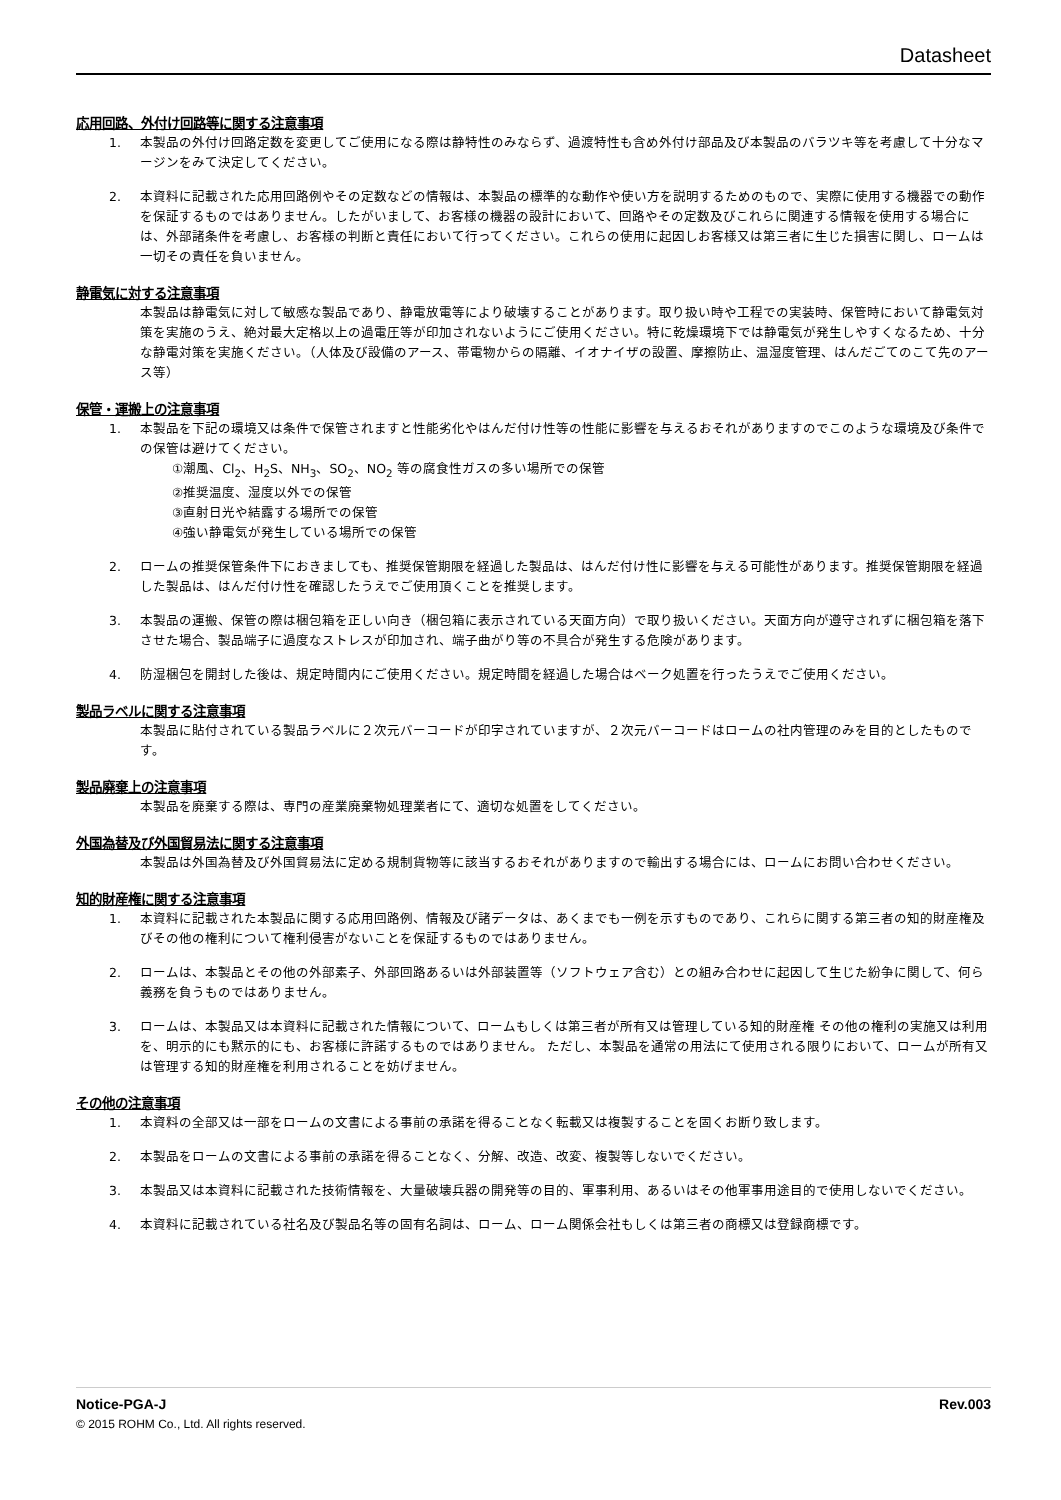Datasheet
応用回路、外付け回路等に関する注意事項
1. 本製品の外付け回路定数を変更してご使用になる際は静特性のみならず、過渡特性も含め外付け部品及び本製品のバラツキ等を考慮して十分なマージンをみて決定してください。
2. 本資料に記載された応用回路例やその定数などの情報は、本製品の標準的な動作や使い方を説明するためのもので、実際に使用する機器での動作を保証するものではありません。したがいまして、お客様の機器の設計において、回路やその定数及びこれらに関連する情報を使用する場合には、外部諸条件を考慮し、お客様の判断と責任において行ってください。これらの使用に起因しお客様又は第三者に生じた損害に関し、ロームは一切その責任を負いません。
静電気に対する注意事項
本製品は静電気に対して敏感な製品であり、静電放電等により破壊することがあります。取り扱い時や工程での実装時、保管時において静電気対策を実施のうえ、絶対最大定格以上の過電圧等が印加されないようにご使用ください。特に乾燥環境下では静電気が発生しやすくなるため、十分な静電対策を実施ください。（人体及び設備のアース、帯電物からの隔離、イオナイザの設置、摩擦防止、温湿度管理、はんだごてのこて先のアース等）
保管・運搬上の注意事項
1. 本製品を下記の環境又は条件で保管されますと性能劣化やはんだ付け性等の性能に影響を与えるおそれがありますのでこのような環境及び条件での保管は避けてください。
①潮風、Cl<sub>2</sub>、H<sub>2</sub>S、NH<sub>3</sub>、SO<sub>2</sub>、NO<sub>2</sub> 等の腐食性ガスの多い場所での保管
②推奨温度、湿度以外での保管
③直射日光や結露する場所での保管
④強い静電気が発生している場所での保管
2. ロームの推奨保管条件下におきましても、推奨保管期限を経過した製品は、はんだ付け性に影響を与える可能性があります。推奨保管期限を経過した製品は、はんだ付け性を確認したうえでご使用頂くことを推奨します。
3. 本製品の運搬、保管の際は梱包箱を正しい向き（梱包箱に表示されている天面方向）で取り扱いください。天面方向が遵守されずに梱包箱を落下させた場合、製品端子に過度なストレスが印加され、端子曲がり等の不具合が発生する危険があります。
4. 防湿梱包を開封した後は、規定時間内にご使用ください。規定時間を経過した場合はベーク処置を行ったうえでご使用ください。
製品ラベルに関する注意事項
本製品に貼付されている製品ラベルに２次元バーコードが印字されていますが、２次元バーコードはロームの社内管理のみを目的としたものです。
製品廃棄上の注意事項
本製品を廃棄する際は、専門の産業廃棄物処理業者にて、適切な処置をしてください。
外国為替及び外国貿易法に関する注意事項
本製品は外国為替及び外国貿易法に定める規制貨物等に該当するおそれがありますので輸出する場合には、ロームにお問い合わせください。
知的財産権に関する注意事項
1. 本資料に記載された本製品に関する応用回路例、情報及び諸データは、あくまでも一例を示すものであり、これらに関する第三者の知的財産権及びその他の権利について権利侵害がないことを保証するものではありません。
2. ロームは、本製品とその他の外部素子、外部回路あるいは外部装置等（ソフトウェア含む）との組み合わせに起因して生じた紛争に関して、何ら義務を負うものではありません。
3. ロームは、本製品又は本資料に記載された情報について、ロームもしくは第三者が所有又は管理している知的財産権 その他の権利の実施又は利用を、明示的にも黙示的にも、お客様に許諾するものではありません。 ただし、本製品を通常の用法にて使用される限りにおいて、ロームが所有又は管理する知的財産権を利用されることを妨げません。
その他の注意事項
1. 本資料の全部又は一部をロームの文書による事前の承諾を得ることなく転載又は複製することを固くお断り致します。
2. 本製品をロームの文書による事前の承諾を得ることなく、分解、改造、改変、複製等しないでください。
3. 本製品又は本資料に記載された技術情報を、大量破壊兵器の開発等の目的、軍事利用、あるいはその他軍事用途目的で使用しないでください。
4. 本資料に記載されている社名及び製品名等の固有名詞は、ローム、ローム関係会社もしくは第三者の商標又は登録商標です。
Notice-PGA-J Rev.003
© 2015 ROHM Co., Ltd. All rights reserved.